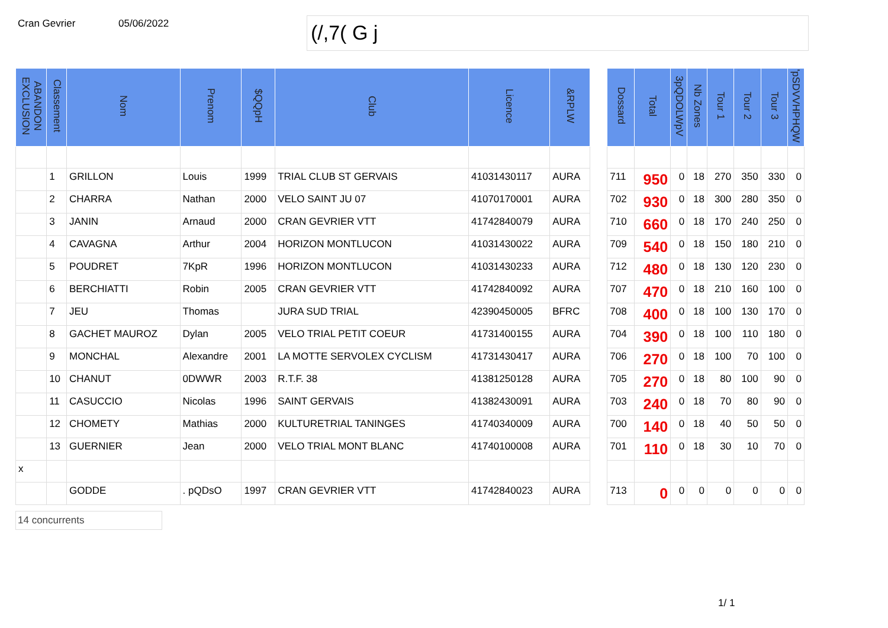Cran Gevrier 05/06/2022
(/,7( G j
| ABANDON EXCLUSION | Classement | Nom | Prenom | $QQpH | Club | Licence | &RPLW | | Dossard | Total | 3pQDOLWpV | Nb Zones | Tour 1 | Tour 2 | Tour 3 | 'pSDVVHPHQW |
| --- | --- | --- | --- | --- | --- | --- | --- | --- | --- | --- | --- | --- | --- | --- | --- | --- |
| | 1 | GRILLON | Louis | 1999 | TRIAL CLUB ST GERVAIS | 41031430117 | AURA | | 711 | 950 | 0 | 18 | 270 | 350 | 330 | 0 |
| | 2 | CHARRA | Nathan | 2000 | VELO SAINT JU 07 | 41070170001 | AURA | | 702 | 930 | 0 | 18 | 300 | 280 | 350 | 0 |
| | 3 | JANIN | Arnaud | 2000 | CRAN GEVRIER VTT | 41742840079 | AURA | | 710 | 660 | 0 | 18 | 170 | 240 | 250 | 0 |
| | 4 | CAVAGNA | Arthur | 2004 | HORIZON MONTLUCON | 41031430022 | AURA | | 709 | 540 | 0 | 18 | 150 | 180 | 210 | 0 |
| | 5 | POUDRET | 7KpR | 1996 | HORIZON MONTLUCON | 41031430233 | AURA | | 712 | 480 | 0 | 18 | 130 | 120 | 230 | 0 |
| | 6 | BERCHIATTI | Robin | 2005 | CRAN GEVRIER VTT | 41742840092 | AURA | | 707 | 470 | 0 | 18 | 210 | 160 | 100 | 0 |
| | 7 | JEU | Thomas | | JURA SUD TRIAL | 42390450005 | BFRC | | 708 | 400 | 0 | 18 | 100 | 130 | 170 | 0 |
| | 8 | GACHET MAUROZ | Dylan | 2005 | VELO TRIAL PETIT COEUR | 41731400155 | AURA | | 704 | 390 | 0 | 18 | 100 | 110 | 180 | 0 |
| | 9 | MONCHAL | Alexandre | 2001 | LA MOTTE SERVOLEX CYCLISM | 41731430417 | AURA | | 706 | 270 | 0 | 18 | 100 | 70 | 100 | 0 |
| | 10 | CHANUT | 0DWWR | 2003 | R.T.F. 38 | 41381250128 | AURA | | 705 | 270 | 0 | 18 | 80 | 100 | 90 | 0 |
| | 11 | CASUCCIO | Nicolas | 1996 | SAINT GERVAIS | 41382430091 | AURA | | 703 | 240 | 0 | 18 | 70 | 80 | 90 | 0 |
| | 12 | CHOMETY | Mathias | 2000 | KULTURETRIAL TANINGES | 41740340009 | AURA | | 700 | 140 | 0 | 18 | 40 | 50 | 50 | 0 |
| | 13 | GUERNIER | Jean | 2000 | VELO TRIAL MONT BLANC | 41740100008 | AURA | | 701 | 110 | 0 | 18 | 30 | 10 | 70 | 0 |
| x | | | | | | | | | | | | | | | | |
| | | GODDE | . pQDsO | 1997 | CRAN GEVRIER VTT | 41742840023 | AURA | | 713 | 0 | 0 | 0 | 0 | 0 | 0 | 0 |
14 concurrents
1/ 1